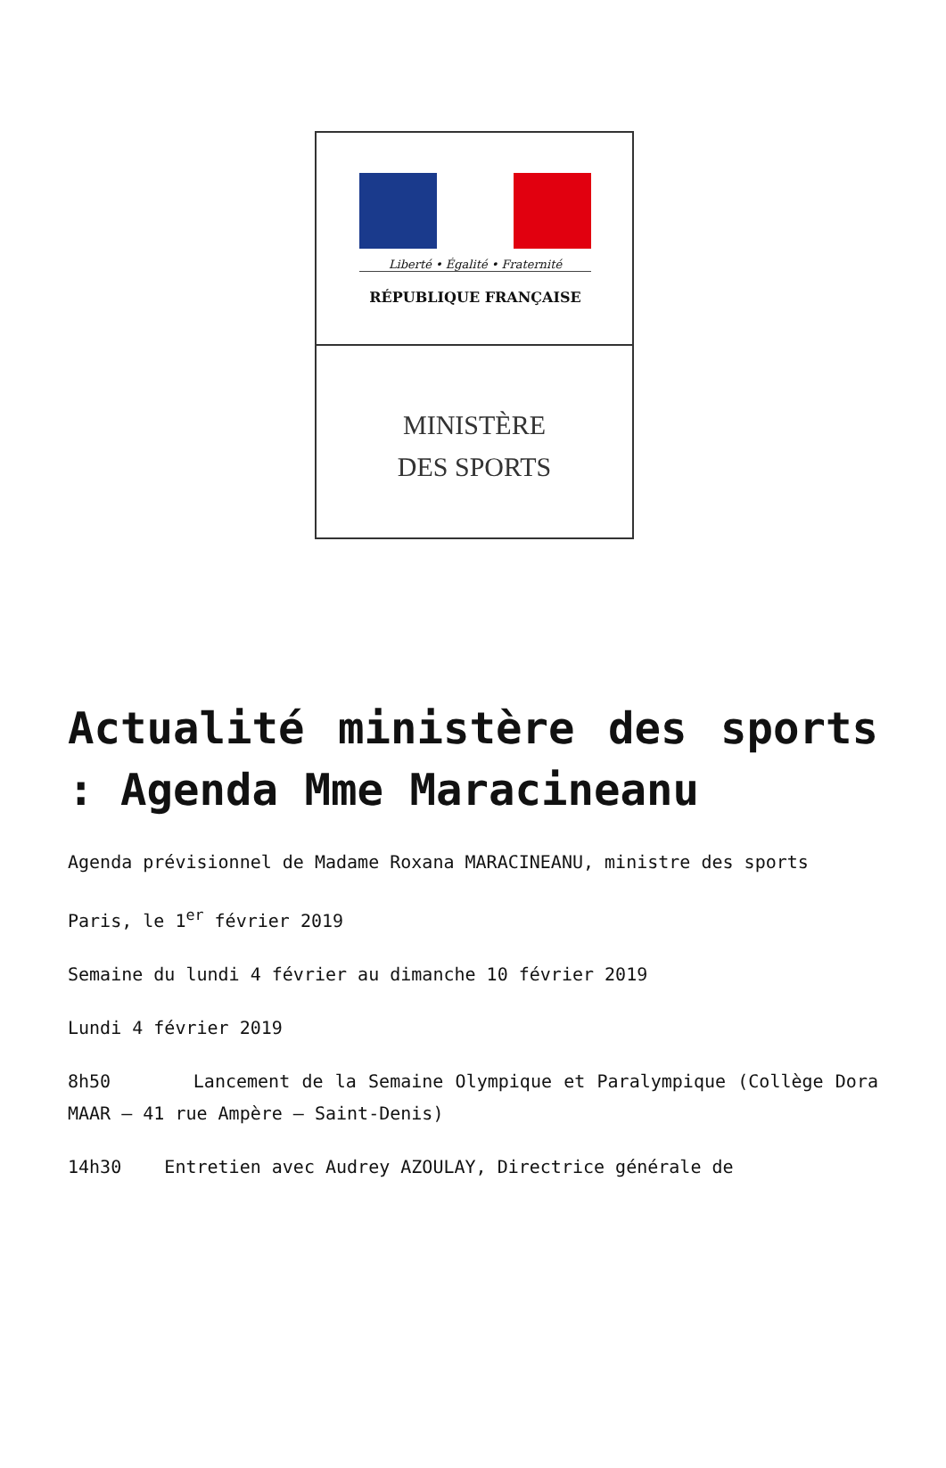Liberté • Égalité • Fraternité
RÉPUBLIQUE FRANÇAISE
MINISTÈRE
DES SPORTS
Actualité ministère des sports : Agenda Mme Maracineanu
Agenda prévisionnel de Madame Roxana MARACINEANU, ministre des sports
Paris, le 1<sup>er</sup> février 2019
Semaine du lundi 4 février au dimanche 10 février 2019
Lundi 4 février 2019
8h50 Lancement de la Semaine Olympique et Paralympique (Collège Dora MAAR – 41 rue Ampère – Saint-Denis)
14h30 Entretien avec Audrey AZOULAY, Directrice générale de